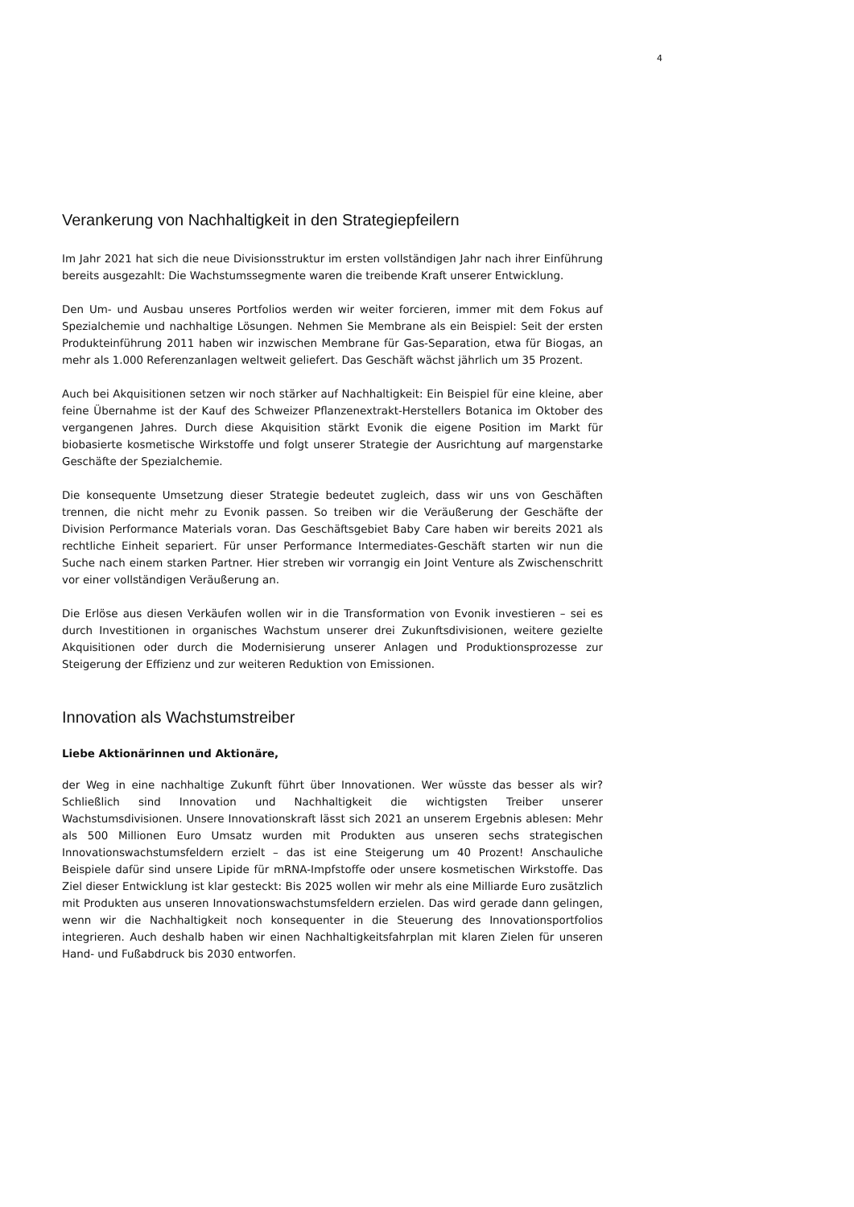4
Verankerung von Nachhaltigkeit in den Strategiepfeilern
Im Jahr 2021 hat sich die neue Divisionsstruktur im ersten vollständigen Jahr nach ihrer Einführung bereits ausgezahlt: Die Wachstumssegmente waren die treibende Kraft unserer Entwicklung.
Den Um- und Ausbau unseres Portfolios werden wir weiter forcieren, immer mit dem Fokus auf Spezialchemie und nachhaltige Lösungen. Nehmen Sie Membrane als ein Beispiel: Seit der ersten Produkteinführung 2011 haben wir inzwischen Membrane für Gas-Separation, etwa für Biogas, an mehr als 1.000 Referenzanlagen weltweit geliefert. Das Geschäft wächst jährlich um 35 Prozent.
Auch bei Akquisitionen setzen wir noch stärker auf Nachhaltigkeit: Ein Beispiel für eine kleine, aber feine Übernahme ist der Kauf des Schweizer Pflanzenextrakt-Herstellers Botanica im Oktober des vergangenen Jahres. Durch diese Akquisition stärkt Evonik die eigene Position im Markt für biobasierte kosmetische Wirkstoffe und folgt unserer Strategie der Ausrichtung auf margenstarke Geschäfte der Spezialchemie.
Die konsequente Umsetzung dieser Strategie bedeutet zugleich, dass wir uns von Geschäften trennen, die nicht mehr zu Evonik passen. So treiben wir die Veräußerung der Geschäfte der Division Performance Materials voran. Das Geschäftsgebiet Baby Care haben wir bereits 2021 als rechtliche Einheit separiert. Für unser Performance Intermediates-Geschäft starten wir nun die Suche nach einem starken Partner. Hier streben wir vorrangig ein Joint Venture als Zwischenschritt vor einer vollständigen Veräußerung an.
Die Erlöse aus diesen Verkäufen wollen wir in die Transformation von Evonik investieren – sei es durch Investitionen in organisches Wachstum unserer drei Zukunftsdivisionen, weitere gezielte Akquisitionen oder durch die Modernisierung unserer Anlagen und Produktionsprozesse zur Steigerung der Effizienz und zur weiteren Reduktion von Emissionen.
Innovation als Wachstumstreiber
Liebe Aktionärinnen und Aktionäre,
der Weg in eine nachhaltige Zukunft führt über Innovationen. Wer wüsste das besser als wir? Schließlich sind Innovation und Nachhaltigkeit die wichtigsten Treiber unserer Wachstumsdivisionen. Unsere Innovationskraft lässt sich 2021 an unserem Ergebnis ablesen: Mehr als 500 Millionen Euro Umsatz wurden mit Produkten aus unseren sechs strategischen Innovationswachstumsfeldern erzielt – das ist eine Steigerung um 40 Prozent! Anschauliche Beispiele dafür sind unsere Lipide für mRNA-Impfstoffe oder unsere kosmetischen Wirkstoffe. Das Ziel dieser Entwicklung ist klar gesteckt: Bis 2025 wollen wir mehr als eine Milliarde Euro zusätzlich mit Produkten aus unseren Innovationswachstumsfeldern erzielen. Das wird gerade dann gelingen, wenn wir die Nachhaltigkeit noch konsequenter in die Steuerung des Innovationsportfolios integrieren. Auch deshalb haben wir einen Nachhaltigkeitsfahrplan mit klaren Zielen für unseren Hand- und Fußabdruck bis 2030 entworfen.